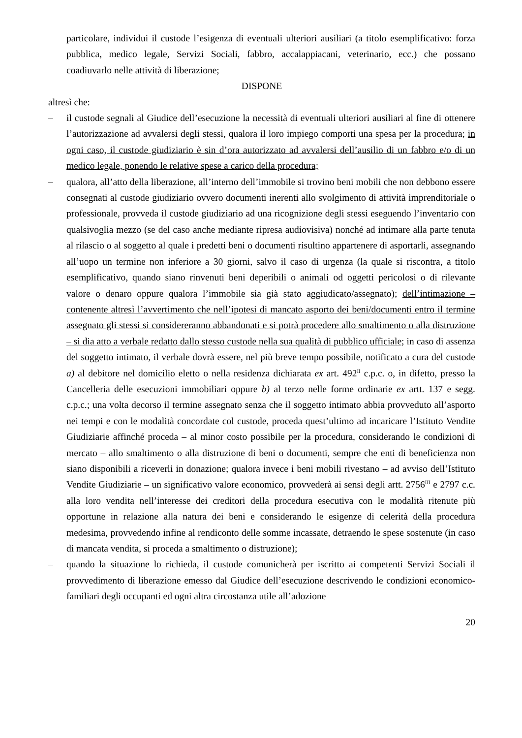particolare, individui il custode l’esigenza di eventuali ulteriori ausiliari (a titolo esemplificativo: forza pubblica, medico legale, Servizi Sociali, fabbro, accalappiacani, veterinario, ecc.) che possano coadiuvarlo nelle attività di liberazione;
DISPONE
altresì che:
– il custode segnali al Giudice dell’esecuzione la necessità di eventuali ulteriori ausiliari al fine di ottenere l’autorizzazione ad avvalersi degli stessi, qualora il loro impiego comporti una spesa per la procedura; in ogni caso, il custode giudiziario è sin d’ora autorizzato ad avvalersi dell’ausilio di un fabbro e/o di un medico legale, ponendo le relative spese a carico della procedura;
– qualora, all’atto della liberazione, all’interno dell’immobile si trovino beni mobili che non debbono essere consegnati al custode giudiziario ovvero documenti inerenti allo svolgimento di attività imprenditoriale o professionale, provveda il custode giudiziario ad una ricognizione degli stessi eseguendo l’inventario con qualsivoglia mezzo (se del caso anche mediante ripresa audiovisiva) nonché ad intimare alla parte tenuta al rilascio o al soggetto al quale i predetti beni o documenti risultino appartenere di asportarli, assegnando all’uopo un termine non inferiore a 30 giorni, salvo il caso di urgenza (la quale si riscontra, a titolo esemplificativo, quando siano rinvenuti beni deperibili o animali od oggetti pericolosi o di rilevante valore o denaro oppure qualora l’immobile sia già stato aggiudicato/assegnato); dell’intimazione – contenente altresì l’avvertimento che nell’ipotesi di mancato asporto dei beni/documenti entro il termine assegnato gli stessi si considereranno abbandonati e si potrà procedere allo smaltimento o alla distruzione – si dia atto a verbale redatto dallo stesso custode nella sua qualità di pubblico ufficiale; in caso di assenza del soggetto intimato, il verbale dovrà essere, nel più breve tempo possibile, notificato a cura del custode a) al debitore nel domicilio eletto o nella residenza dichiarata ex art. 492<sup>II</sup> c.p.c. o, in difetto, presso la Cancelleria delle esecuzioni immobiliari oppure b) al terzo nelle forme ordinarie ex artt. 137 e segg. c.p.c.; una volta decorso il termine assegnato senza che il soggetto intimato abbia provveduto all’asporto nei tempi e con le modalità concordate col custode, proceda quest’ultimo ad incaricare l’Istituto Vendite Giudiziarie affinché proceda – al minor costo possibile per la procedura, considerando le condizioni di mercato – allo smaltimento o alla distruzione di beni o documenti, sempre che enti di beneficienza non siano disponibili a riceverli in donazione; qualora invece i beni mobili rivestano – ad avviso dell’Istituto Vendite Giudiziarie – un significativo valore economico, provvederà ai sensi degli artt. 2756<sup>III</sup> e 2797 c.c. alla loro vendita nell’interesse dei creditori della procedura esecutiva con le modalità ritenute più opportune in relazione alla natura dei beni e considerando le esigenze di celerità della procedura medesima, provvedendo infine al rendiconto delle somme incassate, detraendo le spese sostenute (in caso di mancata vendita, si proceda a smaltimento o distruzione);
– quando la situazione lo richieda, il custode comunicherà per iscritto ai competenti Servizi Sociali il provvedimento di liberazione emesso dal Giudice dell’esecuzione descrivendo le condizioni economico-familiari degli occupanti ed ogni altra circostanza utile all’adozione
20